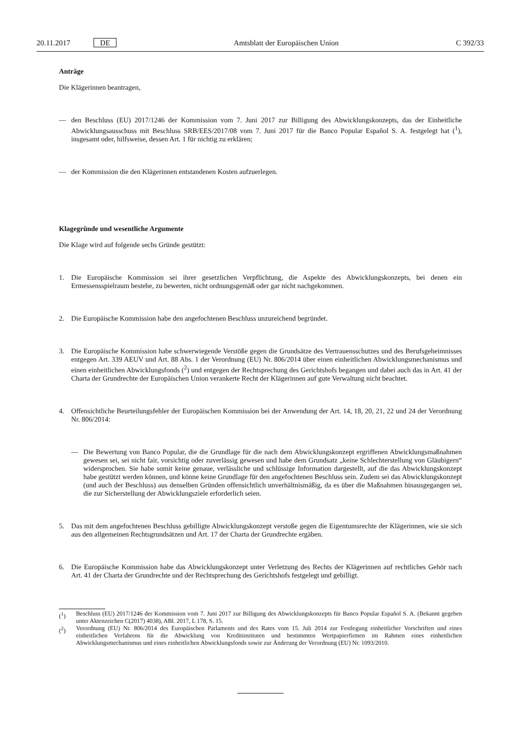20.11.2017 DE Amtsblatt der Europäischen Union C 392/33
Anträge
Die Klägerinnen beantragen,
— den Beschluss (EU) 2017/1246 der Kommission vom 7. Juni 2017 zur Billigung des Abwicklungskonzepts, das der Einheitliche Abwicklungsausschuss mit Beschluss SRB/EES/2017/08 vom 7. Juni 2017 für die Banco Popular Español S. A. festgelegt hat (<sup>1</sup>), insgesamt oder, hilfsweise, dessen Art. 1 für nichtig zu erklären;
— der Kommission die den Klägerinnen entstandenen Kosten aufzuerlegen.
Klagegründe und wesentliche Argumente
Die Klage wird auf folgende sechs Gründe gestützt:
1. Die Europäische Kommission sei ihrer gesetzlichen Verpflichtung, die Aspekte des Abwicklungskonzepts, bei denen ein Ermessensspielraum bestehe, zu bewerten, nicht ordnungsgemäß oder gar nicht nachgekommen.
2. Die Europäische Kommission habe den angefochtenen Beschluss unzureichend begründet.
3. Die Europäische Kommission habe schwerwiegende Verstöße gegen die Grundsätze des Vertrauensschutzes und des Berufsgeheimnisses entgegen Art. 339 AEUV und Art. 88 Abs. 1 der Verordnung (EU) Nr. 806/2014 über einen einheitlichen Abwicklungsmechanismus und einen einheitlichen Abwicklungsfonds (<sup>2</sup>) und entgegen der Rechtsprechung des Gerichtshofs begangen und dabei auch das in Art. 41 der Charta der Grundrechte der Europäischen Union verankerte Recht der Klägerinnen auf gute Verwaltung nicht beachtet.
4. Offensichtliche Beurteilungsfehler der Europäischen Kommission bei der Anwendung der Art. 14, 18, 20, 21, 22 und 24 der Verordnung Nr. 806/2014:
— Die Bewertung von Banco Popular, die die Grundlage für die nach dem Abwicklungskonzept ergriffenen Abwicklungsmaßnahmen gewesen sei, sei nicht fair, vorsichtig oder zuverlässig gewesen und habe dem Grundsatz „keine Schlechterstellung von Gläubigern“ widersprochen. Sie habe somit keine genaue, verlässliche und schlüssige Information dargestellt, auf die das Abwicklungskonzept habe gestützt werden können, und könne keine Grundlage für den angefochtenen Beschluss sein. Zudem sei das Abwicklungskonzept (und auch der Beschluss) aus denselben Gründen offensichtlich unverhältnismäßig, da es über die Maßnahmen hinausgegangen sei, die zur Sicherstellung der Abwicklungsziele erforderlich seien.
5. Das mit dem angefochtenen Beschluss gebilligte Abwicklungskonzept verstoße gegen die Eigentumsrechte der Klägerinnen, wie sie sich aus den allgemeinen Rechtsgrundsätzen und Art. 17 der Charta der Grundrechte ergäben.
6. Die Europäische Kommission habe das Abwicklungskonzept unter Verletzung des Rechts der Klägerinnen auf rechtliches Gehör nach Art. 41 der Charta der Grundrechte und der Rechtsprechung des Gerichtshofs festgelegt und gebilligt.
(<sup>1</sup>) Beschluss (EU) 2017/1246 der Kommission vom 7. Juni 2017 zur Billigung des Abwicklungskonzepts für Banco Popular Español S. A. (Bekannt gegeben unter Aktenzeichen C(2017) 4038), ABl. 2017, L 178, S. 15.
(<sup>2</sup>) Verordnung (EU) Nr. 806/2014 des Europäischen Parlaments und des Rates vom 15. Juli 2014 zur Festlegung einheitlicher Vorschriften und eines einheitlichen Verfahrens für die Abwicklung von Kreditinstituten und bestimmten Wertpapierfirmen im Rahmen eines einheitlichen Abwicklungsmechanismus und eines einheitlichen Abwicklungsfonds sowie zur Änderung der Verordnung (EU) Nr. 1093/2010.